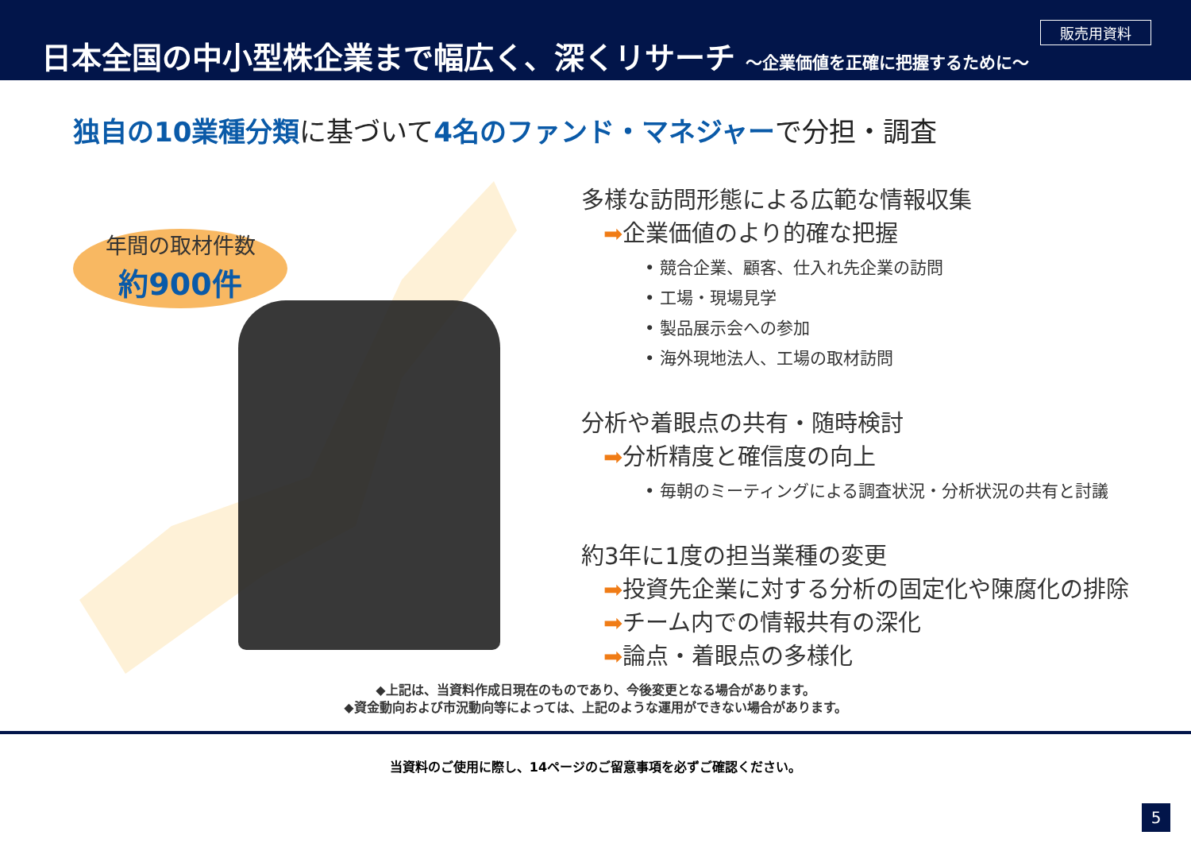日本全国の中小型株企業まで幅広く、深くリサーチ ～企業価値を正確に把握するために～
販売用資料
独自の10業種分類に基づいて4名のファンド・マネジャーで分担・調査
年間の取材件数
約900件
多様な訪問形態による広範な情報収集
➡企業価値のより的確な把握
• 競合企業、顧客、仕入れ先企業の訪問
• 工場・現場見学
• 製品展示会への参加
• 海外現地法人、工場の取材訪問
分析や着眼点の共有・随時検討
➡分析精度と確信度の向上
• 毎朝のミーティングによる調査状況・分析状況の共有と討議
約3年に1度の担当業種の変更
➡投資先企業に対する分析の固定化や陳腐化の排除
➡チーム内での情報共有の深化
➡論点・着眼点の多様化
◆上記は、当資料作成日現在のものであり、今後変更となる場合があります。
◆資金動向および市況動向等によっては、上記のような運用ができない場合があります。
当資料のご使用に際し、14ページのご留意事項を必ずご確認ください。
5